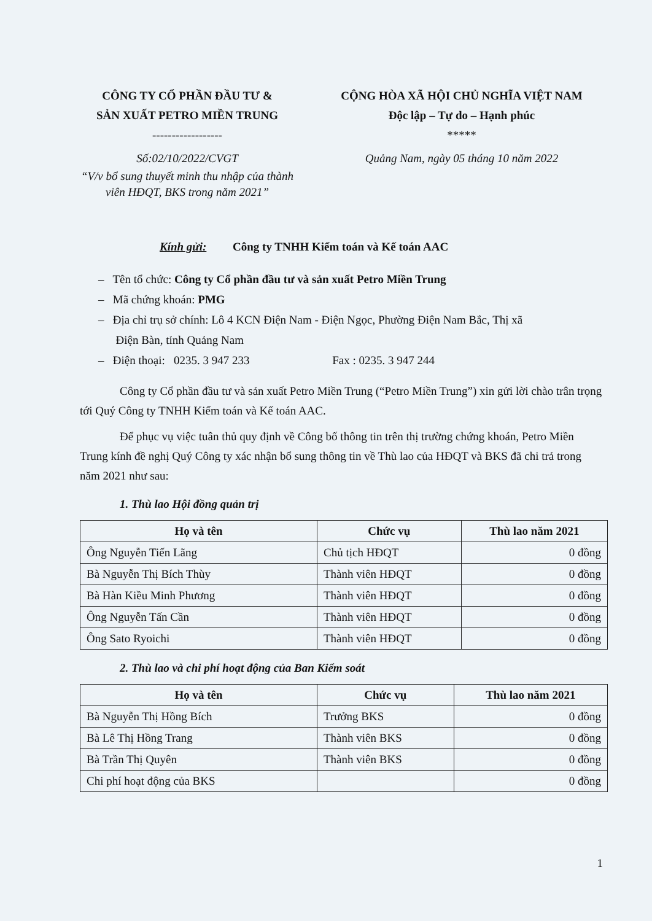CÔNG TY CỔ PHẦN ĐẦU TƯ &
SẢN XUẤT PETRO MIỀN TRUNG
------------------
Số:02/10/2022/CVGT
“V/v bổ sung thuyết minh thu nhập của thành viên HĐQT, BKS trong năm 2021”
CỘNG HÒA XÃ HỘI CHỦ NGHĨA VIỆT NAM
Độc lập – Tự do – Hạnh phúc
*****
Quảng Nam, ngày 05 tháng 10 năm 2022
Kính gửi: Công ty TNHH Kiểm toán và Kế toán AAC
– Tên tổ chức: Công ty Cổ phần đầu tư và sản xuất Petro Miền Trung
– Mã chứng khoán: PMG
– Địa chỉ trụ sở chính: Lô 4 KCN Điện Nam - Điện Ngọc, Phường Điện Nam Bắc, Thị xã
Điện Bàn, tỉnh Quảng Nam
– Điện thoại: 0235. 3 947 233 Fax : 0235. 3 947 244
Công ty Cổ phần đầu tư và sản xuất Petro Miền Trung (“Petro Miền Trung”) xin gửi lời chào trân trọng tới Quý Công ty TNHH Kiểm toán và Kế toán AAC.
Để phục vụ việc tuân thủ quy định về Công bố thông tin trên thị trường chứng khoán, Petro Miền Trung kính đề nghị Quý Công ty xác nhận bổ sung thông tin về Thù lao của HĐQT và BKS đã chi trả trong năm 2021 như sau:
1. Thù lao Hội đồng quản trị
| Họ và tên | Chức vụ | Thù lao năm 2021 |
| --- | --- | --- |
| Ông Nguyễn Tiến Lãng | Chủ tịch HĐQT | 0 đồng |
| Bà Nguyễn Thị Bích Thùy | Thành viên HĐQT | 0 đồng |
| Bà Hàn Kiều Minh Phương | Thành viên HĐQT | 0 đồng |
| Ông Nguyễn Tấn Cần | Thành viên HĐQT | 0 đồng |
| Ông Sato Ryoichi | Thành viên HĐQT | 0 đồng |
2. Thù lao và chi phí hoạt động của Ban Kiểm soát
| Họ và tên | Chức vụ | Thù lao năm 2021 |
| --- | --- | --- |
| Bà Nguyễn Thị Hồng Bích | Trưởng BKS | 0 đồng |
| Bà Lê Thị Hồng Trang | Thành viên BKS | 0 đồng |
| Bà Trần Thị Quyên | Thành viên BKS | 0 đồng |
| Chi phí hoạt động của BKS | | 0 đồng |
1